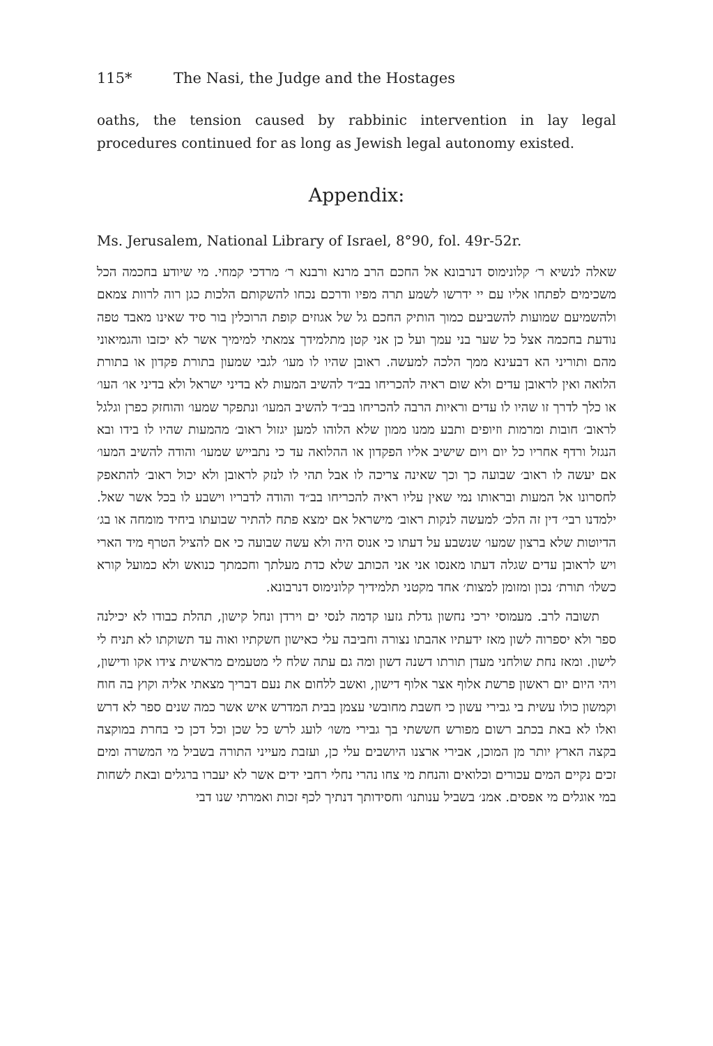115* The Nasi, the Judge and the Hostages
oaths, the tension caused by rabbinic intervention in lay legal procedures continued for as long as Jewish legal autonomy existed.
Appendix:
Ms. Jerusalem, National Library of Israel, 8°90, fol. 49r-52r.
שאלה לנשיא ר׳ קלונימוס דנרבונא אל החכם הרב מרנא ורבנא ר׳ מרדכי קמחי. מי שיודע בחכמה הכל משכימים לפתחו אליו עם יי ידרשו לשמע תרה מפיו ודרכם נכחו להשקותם הלכות כגן רוה לרוות צמאם ולהשמיעם שמועות להשביעם כמוך הותיק החכם גל של אגוזים קופת הרוכלין בור סיד שאינו מאבד טפה נודעת בחכמה אצל כל שער בני עמך ועל כן אני קטן מתלמידך צמאתי למימיך אשר לא יכזבו והגמיאוני מהם ותוריני הא דבעינא ממך הלכה למעשה. ראובן שהיו לו מעו׳ לגבי שמעון בתורת פקדון או בתורת הלואה ואין לראובן עדים ולא שום ראיה להכריחו בב״ד להשיב המעות לא בדיני ישראל ולא בדיני או׳ העו׳ או כלך לדרך זו שהיו לו עדים וראיות הרבה להכריחו בב״ד להשיב המעו׳ ונתפקר שמעו׳ והוחזק כפרן וגלגל לראוב׳ חובות ומרמות וזיופים ותבע ממנו ממון שלא הלוהו למען יגזול ראוב׳ מהמעות שהיו לו בידו ובא הנגזל ורדף אחריו כל יום ויום שישיב אליו הפקדון או ההלואה עד כי נתבייש שמעו׳ והודה להשיב המעו׳ אם יעשה לו ראוב׳ שבועה כך וכך שאינה צריכה לו אבל תהי לו לנזק לראובן ולא יכול ראוב׳ להתאפק לחסרונו אל המעות ובראותו נמי שאין עליו ראיה להכריחו בב״ד והודה לדבריו וישבע לו בכל אשר שאל. ילמדנו רבי׳ דין זה הלכ׳ למעשה לנקות ראוב׳ מישראל אם ימצא פתח להתיר שבועתו ביחיד מומחה או בג׳ הדיוטות שלא ברצון שמעו׳ שנשבע על דעתו כי אנוס היה ולא עשה שבועה כי אם להציל הטרף מיד הארי ויש לראובן עדים שגלה דעתו מאנסו אני אני הכותב שלא כדת מעלתך וחכמתך כנואש ולא כמועל קורא כשלו׳ תורת׳ נכון ומזומן למצות׳ אחד מקטני תלמידיך קלונימוס דנרבונא.
תשובה לרב. מעמוסי ירכי נחשון גדלת גזעו קדמה לנסי ים וירדן ונחל קישון, תהלת כבודו לא יכילנה ספר ולא יספרוה לשון מאז ידעתיו אהבתו נצורה וחביבה עלי כאישון חשקתיו ואוה עד תשוקתו לא תניח לי לישון. ומאז נחת שולחני מעדן תורתו דשנה דשון ומה גם עתה שלח לי מטעמים מראשית צידו אקו ודישון, ויהי היום יום ראשון פרשת אלוף אצר אלוף דישון, ואשב ללחום את נעם דבריך מצאתי אליה וקוץ בה חוח וקמשון כולו עשית בי גבירי עשון כי חשבת מחובשי עצמן בבית המדרש איש אשר כמה שנים ספר לא דרש ואלו לא באת בכתב רשום מפורש חששתי בך גבירי משו׳ לועג לרש כל שכן וכל דכן כי בחרת במוקצה בקצה הארץ יותר מן המוכן, אבירי ארצנו היושבים עלי כן, ועזבת מעייני התורה בשביל מי המשרה ומים זכים נקיים המים עכורים וכלואים והנחת מי צחו נהרי נחלי רחבי ידים אשר לא יעברו ברגלים ובאת לשחות במי אוגלים מי אפסים. אמנ׳ בשביל ענותנו׳ וחסידותך דנתיך לכף זכות ואמרתי שנו דבי